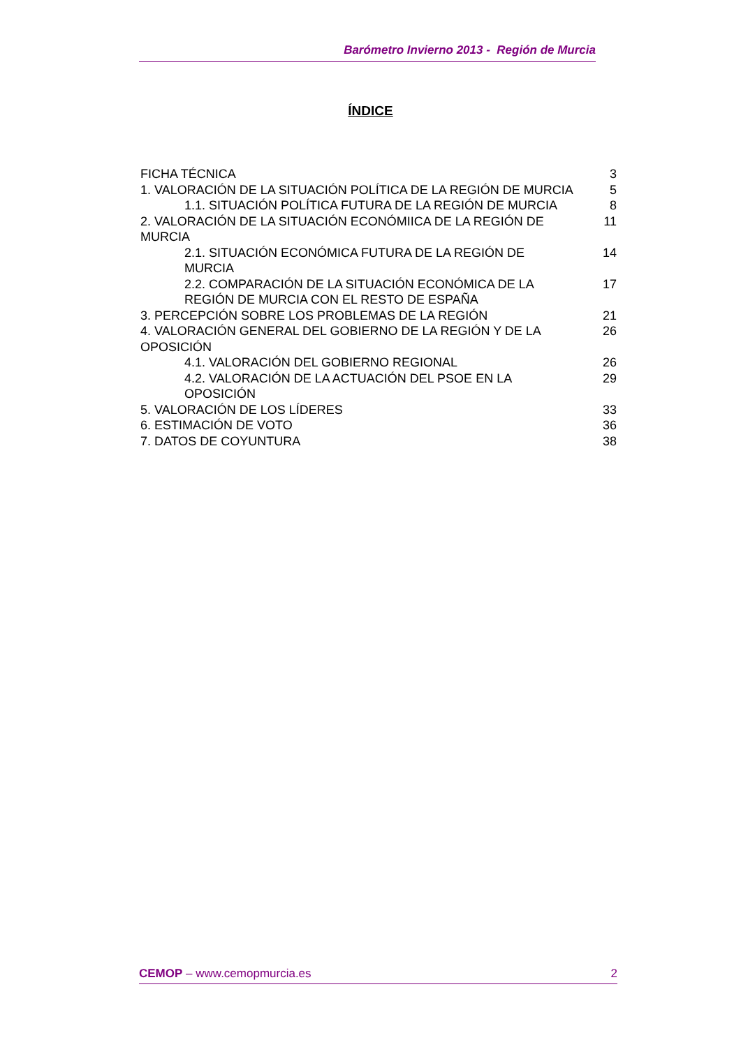Barómetro Invierno 2013 - Región de Murcia
ÍNDICE
FICHA TÉCNICA 3
1. VALORACIÓN DE LA SITUACIÓN POLÍTICA DE LA REGIÓN DE MURCIA 5
1.1. SITUACIÓN POLÍTICA FUTURA DE LA REGIÓN DE MURCIA 8
2. VALORACIÓN DE LA SITUACIÓN ECONÓMIICA DE LA REGIÓN DE MURCIA 11
2.1. SITUACIÓN ECONÓMICA FUTURA DE LA REGIÓN DE MURCIA 14
2.2. COMPARACIÓN DE LA SITUACIÓN ECONÓMICA DE LA REGIÓN DE MURCIA CON EL RESTO DE ESPAÑA 17
3. PERCEPCIÓN SOBRE LOS PROBLEMAS DE LA REGIÓN 21
4. VALORACIÓN GENERAL DEL GOBIERNO DE LA REGIÓN Y DE LA OPOSICIÓN 26
4.1. VALORACIÓN DEL GOBIERNO REGIONAL 26
4.2. VALORACIÓN DE LA ACTUACIÓN DEL PSOE EN LA OPOSICIÓN 29
5. VALORACIÓN DE LOS LÍDERES 33
6. ESTIMACIÓN DE VOTO 36
7. DATOS DE COYUNTURA 38
CEMOP – www.cemopmurcia.es 2